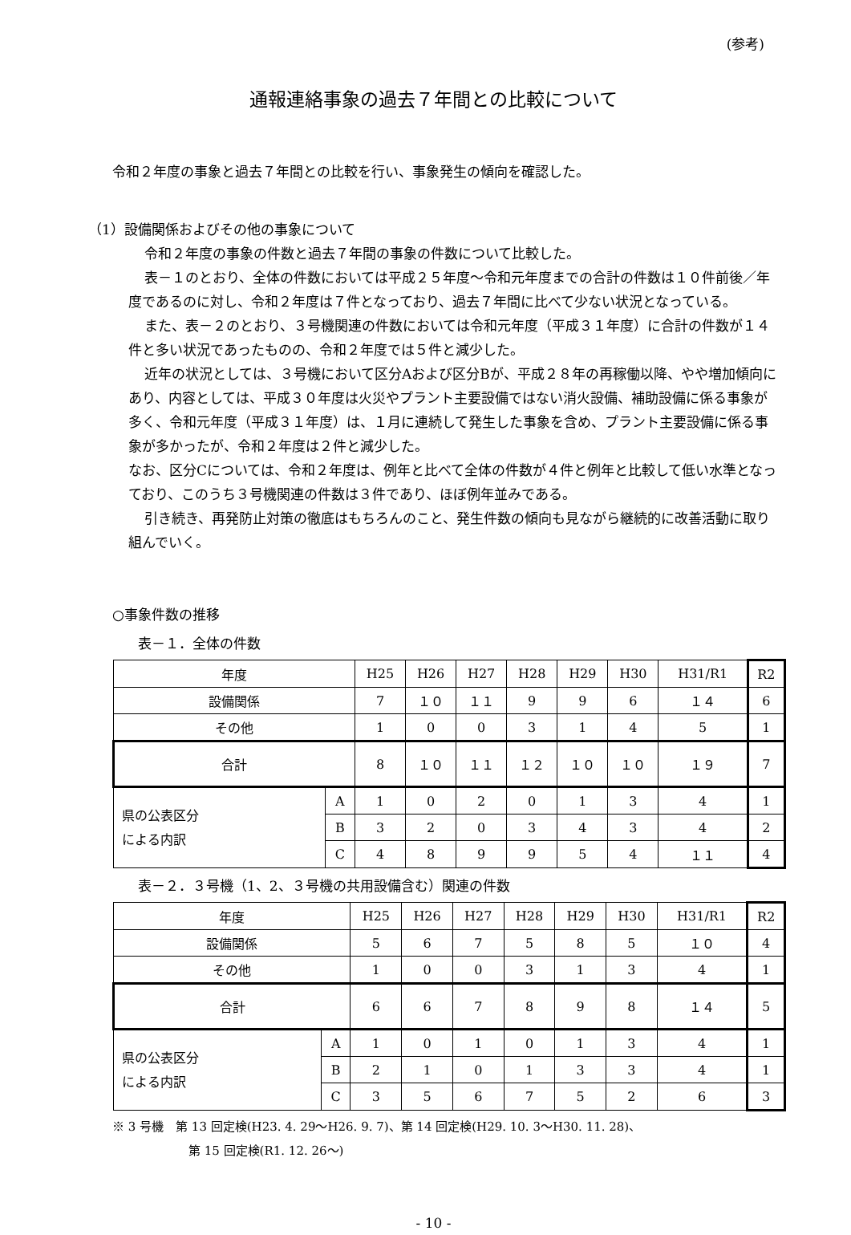(参考)
通報連絡事象の過去７年間との比較について
令和２年度の事象と過去７年間との比較を行い、事象発生の傾向を確認した。
（1）設備関係およびその他の事象について
令和２年度の事象の件数と過去７年間の事象の件数について比較した。
表－１のとおり、全体の件数においては平成２５年度～令和元年度までの合計の件数は１０件前後／年度であるのに対し、令和２年度は７件となっており、過去７年間に比べて少ない状況となっている。
また、表－２のとおり、３号機関連の件数においては令和元年度（平成３１年度）に合計の件数が１４件と多い状況であったものの、令和２年度では５件と減少した。
近年の状況としては、３号機において区分Aおよび区分Bが、平成２８年の再稼働以降、やや増加傾向にあり、内容としては、平成３０年度は火災やプラント主要設備ではない消火設備、補助設備に係る事象が多く、令和元年度（平成３１年度）は、１月に連続して発生した事象を含め、プラント主要設備に係る事象が多かったが、令和２年度は２件と減少した。
なお、区分Cについては、令和２年度は、例年と比べて全体の件数が４件と例年と比較して低い水準となっており、このうち３号機関連の件数は３件であり、ほぼ例年並みである。
引き続き、再発防止対策の徹底はもちろんのこと、発生件数の傾向も見ながら継続的に改善活動に取り組んでいく。
○事象件数の推移
表－１．全体の件数
| 年度 | | H25 | H26 | H27 | H28 | H29 | H30 | H31/R1 | R2 |
| 設備関係 | | 7 | １０ | １１ | 9 | 9 | 6 | １４ | 6 |
| その他 | | 1 | 0 | 0 | 3 | 1 | 4 | 5 | 1 |
| 合計 | | 8 | １０ | １１ | １２ | １０ | １０ | １９ | 7 |
| 県の公表区分 による内訳 | A | 1 | 0 | 2 | 0 | 1 | 3 | 4 | 1 |
| | B | 3 | 2 | 0 | 3 | 4 | 3 | 4 | 2 |
| | C | 4 | 8 | 9 | 9 | 5 | 4 | １１ | 4 |
表－２．３号機（1、2、３号機の共用設備含む）関連の件数
| 年度 | | H25 | H26 | H27 | H28 | H29 | H30 | H31/R1 | R2 |
| 設備関係 | | 5 | 6 | 7 | 5 | 8 | 5 | １０ | 4 |
| その他 | | 1 | 0 | 0 | 3 | 1 | 3 | 4 | 1 |
| 合計 | | 6 | 6 | 7 | 8 | 9 | 8 | １４ | 5 |
| 県の公表区分 による内訳 | A | 1 | 0 | 1 | 0 | 1 | 3 | 4 | 1 |
| | B | 2 | 1 | 0 | 1 | 3 | 3 | 4 | 1 |
| | C | 3 | 5 | 6 | 7 | 5 | 2 | 6 | 3 |
※ 3 号機　第 13 回定検(H23. 4. 29～H26. 9. 7)、第 14 回定検(H29. 10. 3～H30. 11. 28)、
第 15 回定検(R1. 12. 26～)
- 10 -